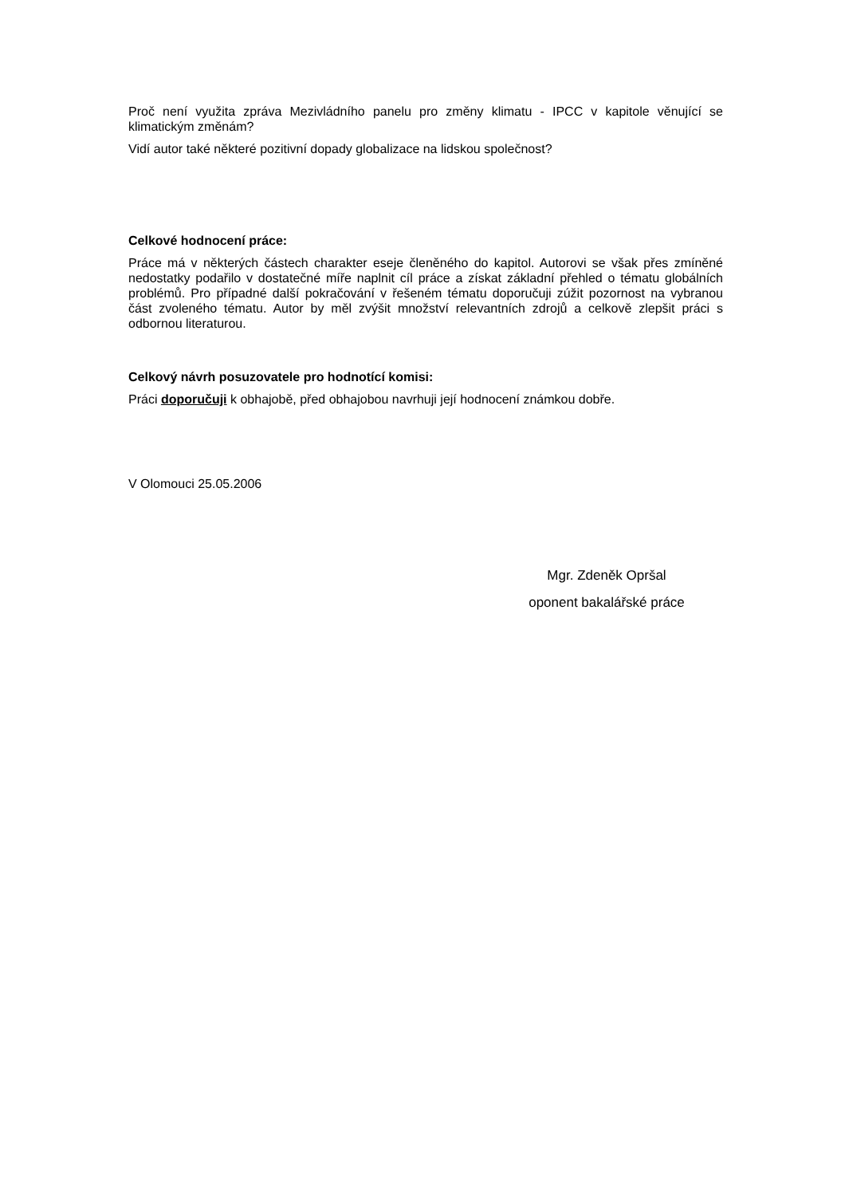Proč není využita zpráva Mezivládního panelu pro změny klimatu - IPCC v kapitole věnující se klimatickým změnám?
Vidí autor také některé pozitivní dopady globalizace na lidskou společnost?
Celkové hodnocení práce:
Práce má v některých částech charakter eseje členěného do kapitol. Autorovi se však přes zmíněné nedostatky podařilo v dostatečné míře naplnit cíl práce a získat základní přehled o tématu globálních problémů. Pro případné další pokračování v řešeném tématu doporučuji zúžit pozornost na vybranou část zvoleného tématu. Autor by měl zvýšit množství relevantních zdrojů a celkově zlepšit práci s odbornou literaturou.
Celkový návrh posuzovatele pro hodnotící komisi:
Práci doporučuji k obhajobě, před obhajobou navrhuji její hodnocení známkou dobře.
V Olomouci 25.05.2006
Mgr. Zdeněk Opršal
oponent bakalářské práce